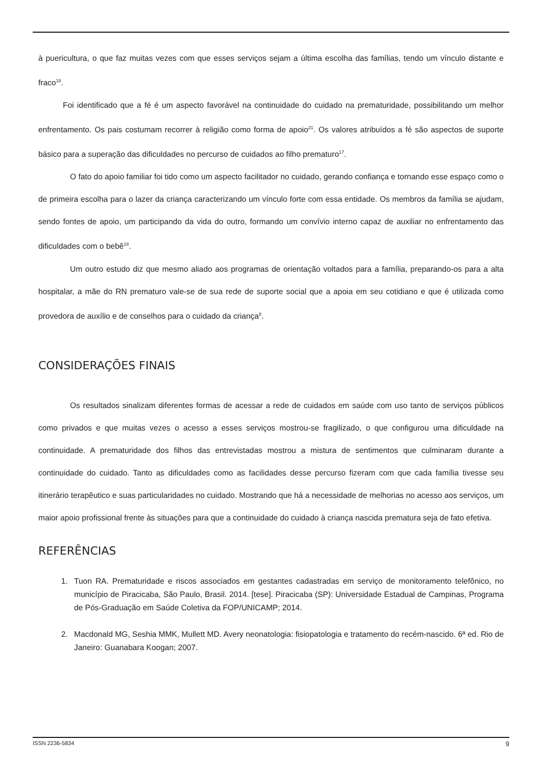à puericultura, o que faz muitas vezes com que esses serviços sejam a última escolha das famílias, tendo um vínculo distante e fraco<sup>18</sup>.
Foi identificado que a fé é um aspecto favorável na continuidade do cuidado na prematuridade, possibilitando um melhor enfrentamento. Os pais costumam recorrer à religião como forma de apoio<sup>21</sup>. Os valores atribuídos a fé são aspectos de suporte básico para a superação das dificuldades no percurso de cuidados ao filho prematuro<sup>17</sup>.
O fato do apoio familiar foi tido como um aspecto facilitador no cuidado, gerando confiança e tornando esse espaço como o de primeira escolha para o lazer da criança caracterizando um vínculo forte com essa entidade. Os membros da família se ajudam, sendo fontes de apoio, um participando da vida do outro, formando um convívio interno capaz de auxiliar no enfrentamento das dificuldades com o bebê<sup>18</sup>.
Um outro estudo diz que mesmo aliado aos programas de orientação voltados para a família, preparando-os para a alta hospitalar, a mãe do RN prematuro vale-se de sua rede de suporte social que a apoia em seu cotidiano e que é utilizada como provedora de auxílio e de conselhos para o cuidado da criança<sup>8</sup>.
CONSIDERAÇÕES FINAIS
Os resultados sinalizam diferentes formas de acessar a rede de cuidados em saúde com uso tanto de serviços públicos como privados e que muitas vezes o acesso a esses serviços mostrou-se fragilizado, o que configurou uma dificuldade na continuidade. A prematuridade dos filhos das entrevistadas mostrou a mistura de sentimentos que culminaram durante a continuidade do cuidado. Tanto as dificuldades como as facilidades desse percurso fizeram com que cada família tivesse seu itinerário terapêutico e suas particularidades no cuidado. Mostrando que há a necessidade de melhorias no acesso aos serviços, um maior apoio profissional frente às situações para que a continuidade do cuidado à criança nascida prematura seja de fato efetiva.
REFERÊNCIAS
1. Tuon RA. Prematuridade e riscos associados em gestantes cadastradas em serviço de monitoramento telefônico, no município de Piracicaba, São Paulo, Brasil. 2014. [tese]. Piracicaba (SP): Universidade Estadual de Campinas, Programa de Pós-Graduação em Saúde Coletiva da FOP/UNICAMP; 2014.
2. Macdonald MG, Seshia MMK, Mullett MD. Avery neonatologia: fisiopatologia e tratamento do recém-nascido. 6ª ed. Rio de Janeiro: Guanabara Koogan; 2007.
ISSN 2236-5834 9